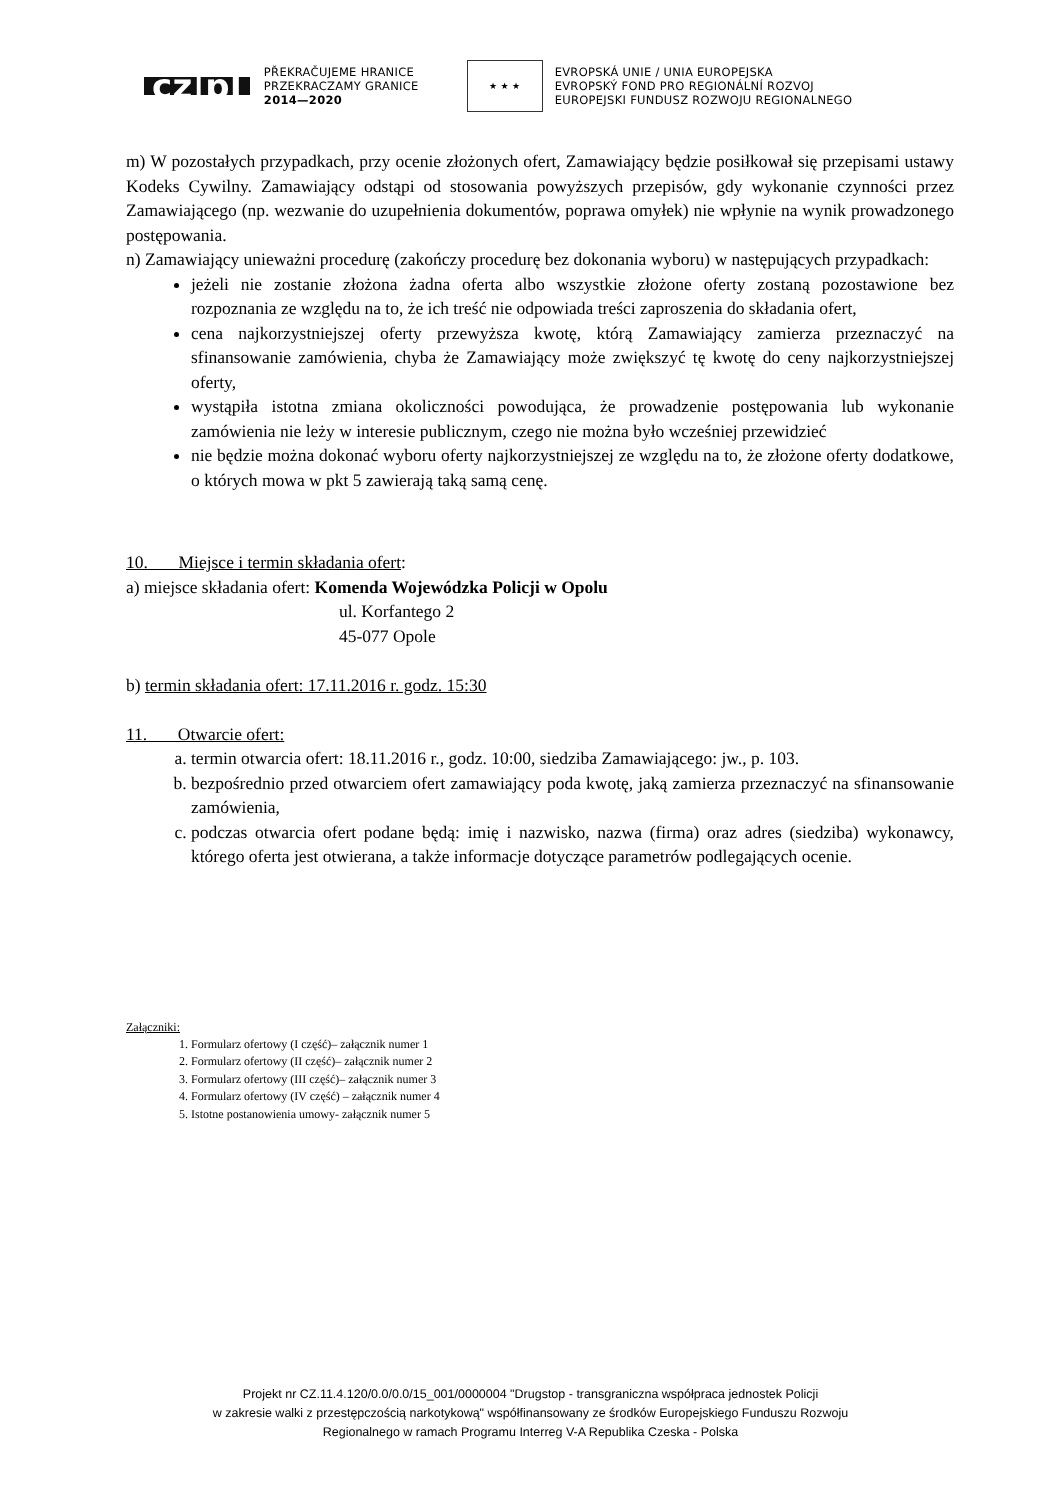cz|pl
PŘEKRAČUJEME HRANICE
PRZEKRACZAMY GRANICE
2014—2020
★ ★ ★
EVROPSKÁ UNIE / UNIA EUROPEJSKA
EVROPSKÝ FOND PRO REGIONÁLNÍ ROZVOJ
EUROPEJSKI FUNDUSZ ROZWOJU REGIONALNEGO
m) W pozostałych przypadkach, przy ocenie złożonych ofert, Zamawiający będzie posiłkował się przepisami ustawy Kodeks Cywilny. Zamawiający odstąpi od stosowania powyższych przepisów, gdy wykonanie czynności przez Zamawiającego (np. wezwanie do uzupełnienia dokumentów, poprawa omyłek) nie wpłynie na wynik prowadzonego postępowania.
n) Zamawiający unieważni procedurę (zakończy procedurę bez dokonania wyboru) w następujących przypadkach:
jeżeli nie zostanie złożona żadna oferta albo wszystkie złożone oferty zostaną pozostawione bez rozpoznania ze względu na to, że ich treść nie odpowiada treści zaproszenia do składania ofert,
cena najkorzystniejszej oferty przewyższa kwotę, którą Zamawiający zamierza przeznaczyć na sfinansowanie zamówienia, chyba że Zamawiający może zwiększyć tę kwotę do ceny najkorzystniejszej oferty,
wystąpiła istotna zmiana okoliczności powodująca, że prowadzenie postępowania lub wykonanie zamówienia nie leży w interesie publicznym, czego nie można było wcześniej przewidzieć
nie będzie można dokonać wyboru oferty najkorzystniejszej ze względu na to, że złożone oferty dodatkowe, o których mowa w pkt 5 zawierają taką samą cenę.
10. Miejsce i termin składania ofert:
a) miejsce składania ofert: Komenda Wojewódzka Policji w Opolu
ul. Korfantego 2
45-077 Opole
b) termin składania ofert: 17.11.2016 r. godz. 15:30
11. Otwarcie ofert:
a. termin otwarcia ofert: 18.11.2016 r., godz. 10:00, siedziba Zamawiającego: jw., p. 103.
b. bezpośrednio przed otwarciem ofert zamawiający poda kwotę, jaką zamierza przeznaczyć na sfinansowanie zamówienia,
c. podczas otwarcia ofert podane będą: imię i nazwisko, nazwa (firma) oraz adres (siedziba) wykonawcy, którego oferta jest otwierana, a także informacje dotyczące parametrów podlegających ocenie.
Załączniki:
1. Formularz ofertowy (I część)– załącznik numer 1
2. Formularz ofertowy (II część)– załącznik numer 2
3. Formularz ofertowy (III część)– załącznik numer 3
4. Formularz ofertowy (IV część) – załącznik numer 4
5. Istotne postanowienia umowy- załącznik numer 5
Projekt nr CZ.11.4.120/0.0/0.0/15_001/0000004 "Drugstop - transgraniczna współpraca jednostek Policji
w zakresie walki z przestępczością narkotykową" współfinansowany ze środków Europejskiego Funduszu Rozwoju
Regionalnego w ramach Programu Interreg V-A Republika Czeska - Polska